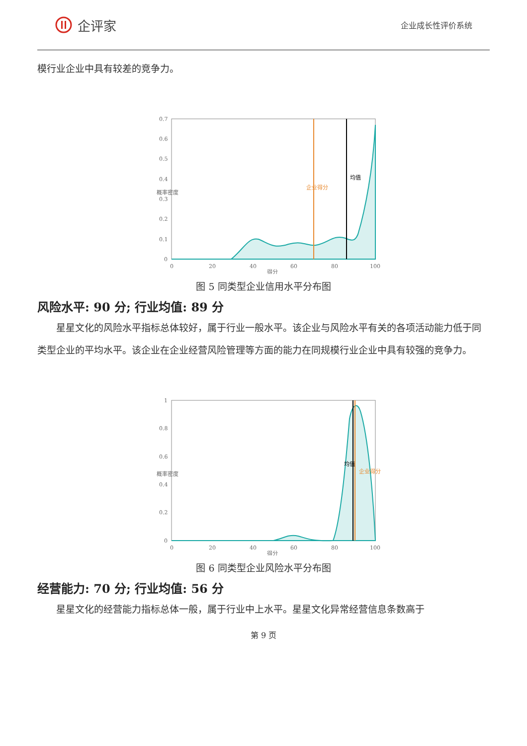企评家
企业成长性评价系统
模行业企业中具有较差的竞争力。
0.7
0.6
0.5
0.4
0.3
0.2
0.1
0
0
20
40
60
80
100
得分
概率密度
企业得分
均值
图 5 同类型企业信用水平分布图
风险水平: 90 分; 行业均值: 89 分
星星文化的风险水平指标总体较好，属于行业一般水平。该企业与风险水平有关的各项活动能力低于同类型企业的平均水平。该企业在企业经营风险管理等方面的能力在同规模行业企业中具有较强的竞争力。
1
0.8
0.6
0.4
0.2
0
0
20
40
60
80
100
得分
概率密度
均值
企业得分
图 6 同类型企业风险水平分布图
经营能力: 70 分; 行业均值: 56 分
星星文化的经营能力指标总体一般，属于行业中上水平。星星文化异常经营信息条数高于
第 9 页